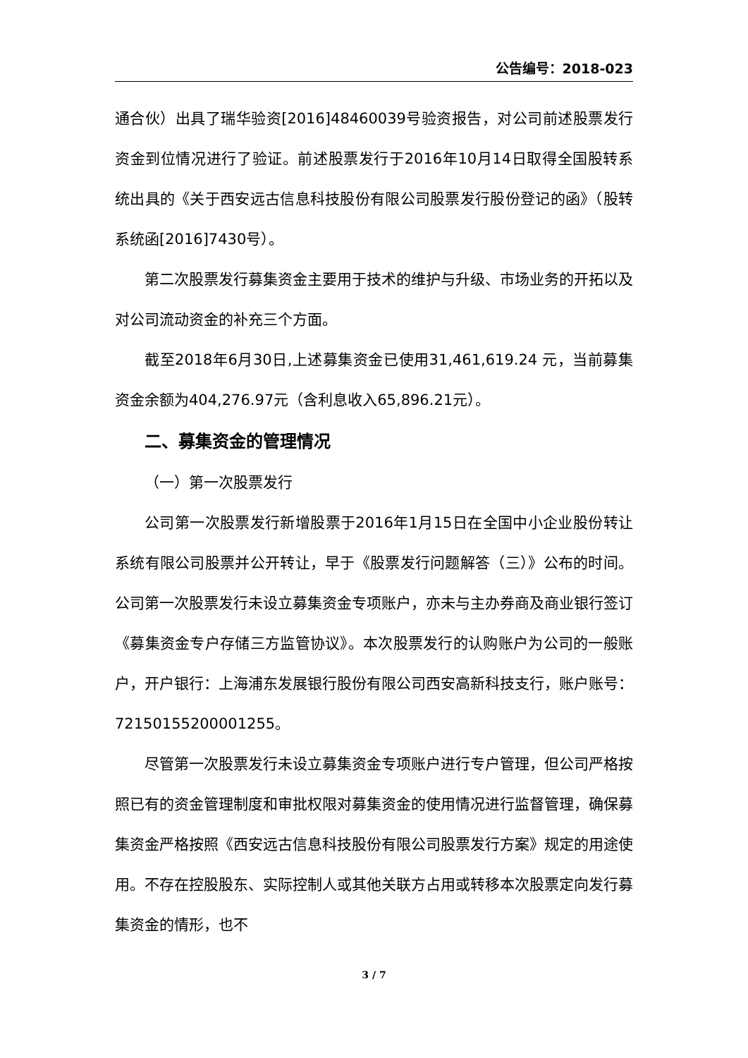公告编号：2018-023
通合伙）出具了瑞华验资[2016]48460039号验资报告，对公司前述股票发行资金到位情况进行了验证。前述股票发行于2016年10月14日取得全国股转系统出具的《关于西安远古信息科技股份有限公司股票发行股份登记的函》（股转系统函[2016]7430号）。
第二次股票发行募集资金主要用于技术的维护与升级、市场业务的开拓以及对公司流动资金的补充三个方面。
截至2018年6月30日,上述募集资金已使用31,461,619.24 元，当前募集资金余额为404,276.97元（含利息收入65,896.21元）。
二、募集资金的管理情况
（一）第一次股票发行
公司第一次股票发行新增股票于2016年1月15日在全国中小企业股份转让系统有限公司股票并公开转让，早于《股票发行问题解答（三）》公布的时间。公司第一次股票发行未设立募集资金专项账户，亦未与主办券商及商业银行签订《募集资金专户存储三方监管协议》。本次股票发行的认购账户为公司的一般账户，开户银行：上海浦东发展银行股份有限公司西安高新科技支行，账户账号：72150155200001255。
尽管第一次股票发行未设立募集资金专项账户进行专户管理，但公司严格按照已有的资金管理制度和审批权限对募集资金的使用情况进行监督管理，确保募集资金严格按照《西安远古信息科技股份有限公司股票发行方案》规定的用途使用。不存在控股股东、实际控制人或其他关联方占用或转移本次股票定向发行募集资金的情形，也不
3 / 7